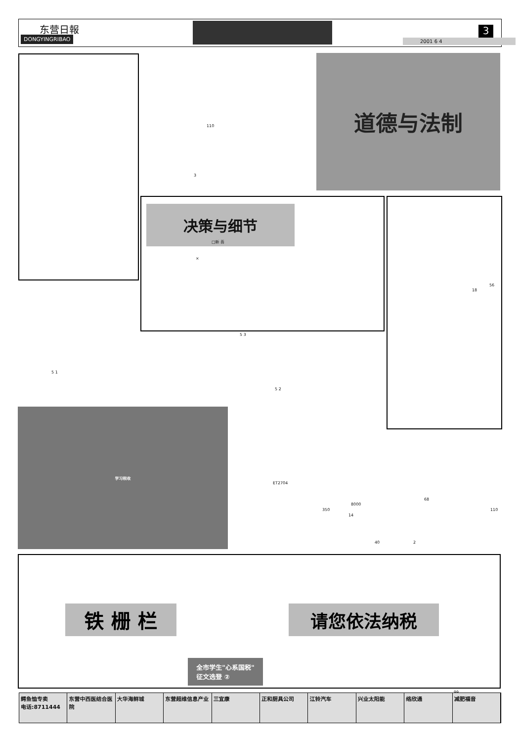东营日報
DONGYINGRIBAO
3
2001 6 4
110
3
道德与法制
决策与细节
□新 吾
×
56
18
5 3
5 1
5 2
ET2704
8000
350
14
40
68
110
2
99
学习税收
铁 栅 栏 请您依法纳税
全市学生"心系国税"
征文选登 ②
鳄鱼恤专卖
电话:8711444
东营中西医结合医院 大华海鲜城 东营超维信息产业 三宜康 正和厨具公司 江铃汽车 兴业太阳能 络欣通 减肥福音